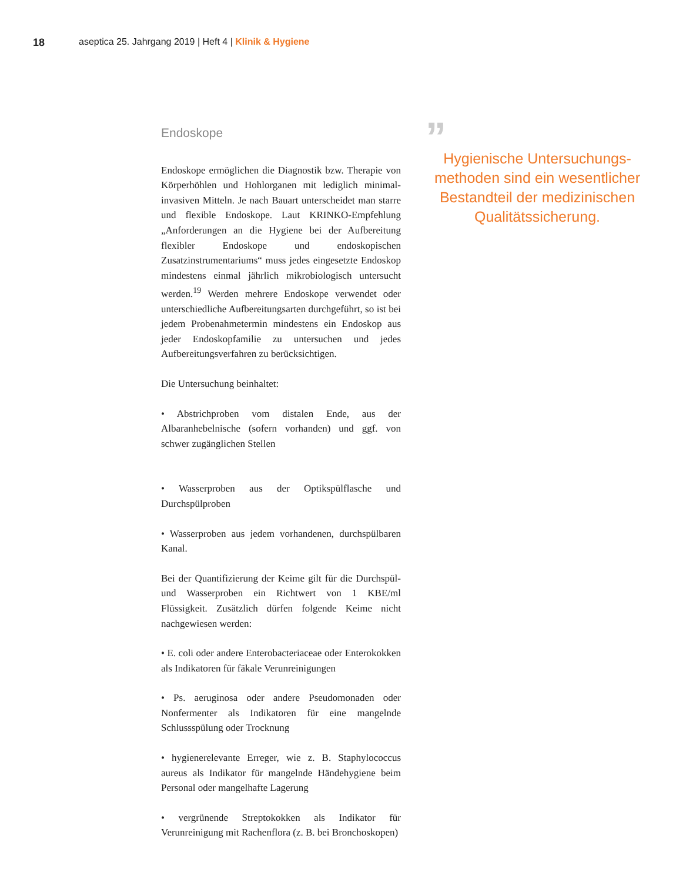18 aseptica 25. Jahrgang 2019 | Heft 4 | Klinik & Hygiene
Endoskope
Endoskope ermöglichen die Diagnostik bzw. Therapie von Körperhöhlen und Hohlorganen mit lediglich minimal-invasiven Mitteln. Je nach Bauart unterscheidet man starre und flexible Endoskope. Laut KRINKO-Empfehlung „Anforderungen an die Hygiene bei der Aufbereitung flexibler Endoskope und endoskopischen Zusatzinstrumentariums“ muss jedes eingesetzte Endoskop mindestens einmal jährlich mikrobiologisch untersucht werden.<sup>19</sup> Werden mehrere Endoskope verwendet oder unterschiedliche Aufbereitungsarten durchgeführt, so ist bei jedem Probenahmetermin mindestens ein Endoskop aus jeder Endoskopfamilie zu untersuchen und jedes Aufbereitungsverfahren zu berücksichtigen.
Die Untersuchung beinhaltet:
• Abstrichproben vom distalen Ende, aus der Albaranhebelnische (sofern vorhanden) und ggf. von schwer zugänglichen Stellen
• Wasserproben aus der Optikspülflasche und Durchspülproben
• Wasserproben aus jedem vorhandenen, durchspülbaren Kanal.
Bei der Quantifizierung der Keime gilt für die Durchspül- und Wasserproben ein Richtwert von 1 KBE/ml Flüssigkeit. Zusätzlich dürfen folgende Keime nicht nachgewiesen werden:
• E. coli oder andere Enterobacteriaceae oder Enterokokken als Indikatoren für fäkale Verunreinigungen
• Ps. aeruginosa oder andere Pseudomonaden oder Nonfermenter als Indikatoren für eine mangelnde Schlussspülung oder Trocknung
• hygienerelevante Erreger, wie z. B. Staphylococcus aureus als Indikator für mangelnde Händehygiene beim Personal oder mangelhafte Lagerung
• vergrünende Streptokokken als Indikator für Verunreinigung mit Rachenflora (z. B. bei Bronchoskopen)
”
Hygienische Untersuchungs-methoden sind ein wesentlicher Bestandteil der medizinischen Qualitätssicherung.